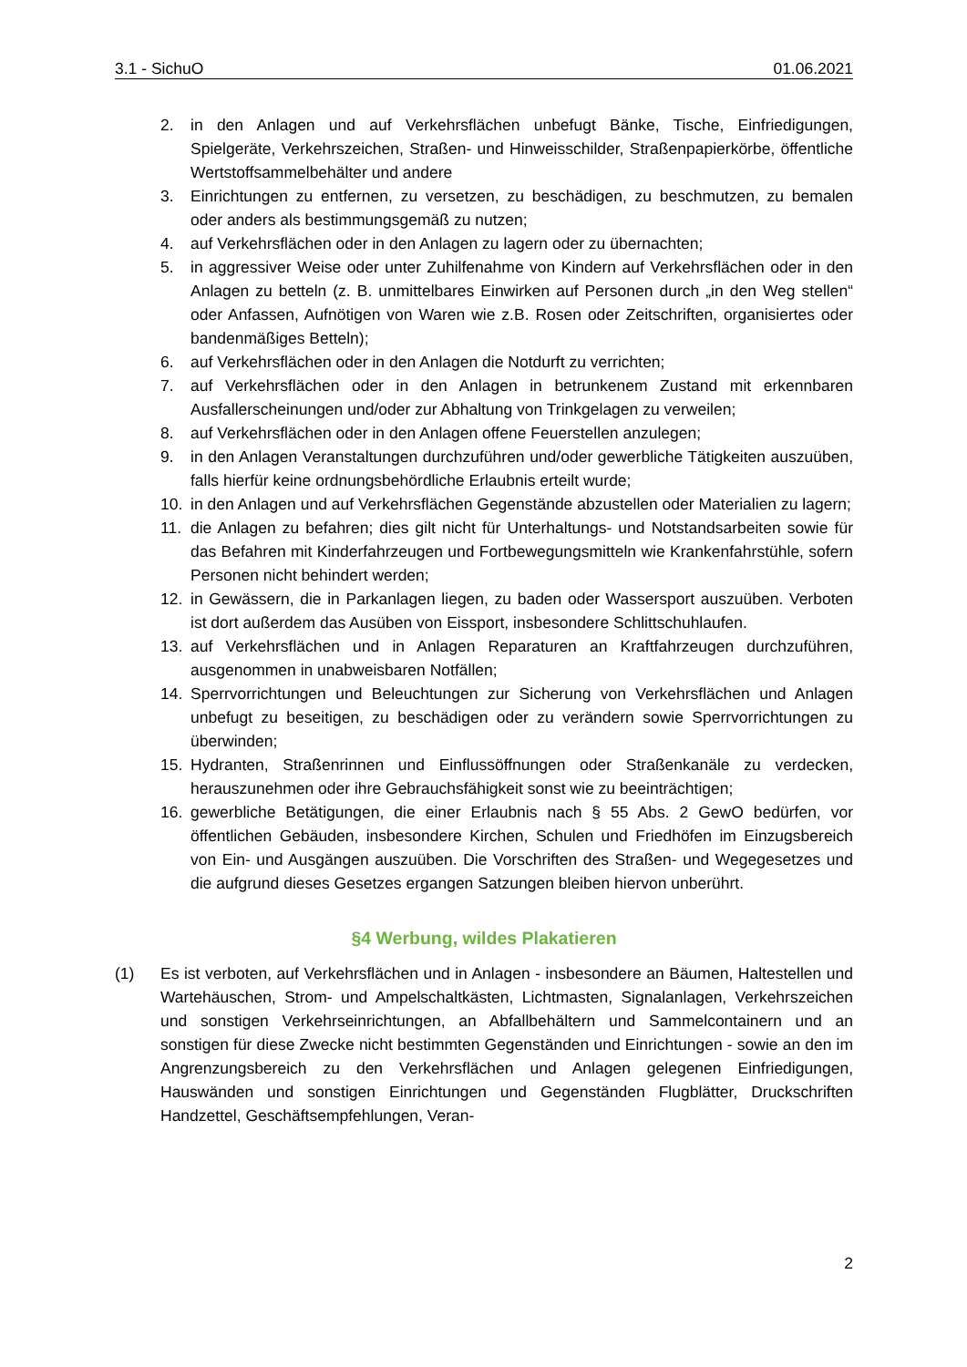3.1 - SichuO 01.06.2021
2. in den Anlagen und auf Verkehrsflächen unbefugt Bänke, Tische, Einfriedigungen, Spielgeräte, Verkehrszeichen, Straßen- und Hinweisschilder, Straßenpapierkörbe, öffentliche Wertstoffsammelbehälter und andere
3. Einrichtungen zu entfernen, zu versetzen, zu beschädigen, zu beschmutzen, zu bemalen oder anders als bestimmungsgemäß zu nutzen;
4. auf Verkehrsflächen oder in den Anlagen zu lagern oder zu übernachten;
5. in aggressiver Weise oder unter Zuhilfenahme von Kindern auf Verkehrsflächen oder in den Anlagen zu betteln (z. B. unmittelbares Einwirken auf Personen durch „in den Weg stellen“ oder Anfassen, Aufnötigen von Waren wie z.B. Rosen oder Zeitschriften, organisiertes oder bandenmäßiges Betteln);
6. auf Verkehrsflächen oder in den Anlagen die Notdurft zu verrichten;
7. auf Verkehrsflächen oder in den Anlagen in betrunkenem Zustand mit erkennbaren Ausfallerscheinungen und/oder zur Abhaltung von Trinkgelagen zu verweilen;
8. auf Verkehrsflächen oder in den Anlagen offene Feuerstellen anzulegen;
9. in den Anlagen Veranstaltungen durchzuführen und/oder gewerbliche Tätigkeiten auszuüben, falls hierfür keine ordnungsbehördliche Erlaubnis erteilt wurde;
10. in den Anlagen und auf Verkehrsflächen Gegenstände abzustellen oder Materialien zu lagern;
11. die Anlagen zu befahren; dies gilt nicht für Unterhaltungs- und Notstandsarbeiten sowie für das Befahren mit Kinderfahrzeugen und Fortbewegungsmitteln wie Krankenfahrstühle, sofern Personen nicht behindert werden;
12. in Gewässern, die in Parkanlagen liegen, zu baden oder Wassersport auszuüben. Verboten ist dort außerdem das Ausüben von Eissport, insbesondere Schlittschuhlaufen.
13. auf Verkehrsflächen und in Anlagen Reparaturen an Kraftfahrzeugen durchzuführen, ausgenommen in unabweisbaren Notfällen;
14. Sperrvorrichtungen und Beleuchtungen zur Sicherung von Verkehrsflächen und Anlagen unbefugt zu beseitigen, zu beschädigen oder zu verändern sowie Sperrvorrichtungen zu überwinden;
15. Hydranten, Straßenrinnen und Einflussöffnungen oder Straßenkanäle zu verdecken, herauszunehmen oder ihre Gebrauchsfähigkeit sonst wie zu beeinträchtigen;
16. gewerbliche Betätigungen, die einer Erlaubnis nach § 55 Abs. 2 GewO bedürfen, vor öffentlichen Gebäuden, insbesondere Kirchen, Schulen und Friedhöfen im Einzugsbereich von Ein- und Ausgängen auszuüben. Die Vorschriften des Straßen- und Wegegesetzes und die aufgrund dieses Gesetzes ergangen Satzungen bleiben hiervon unberührt.
§4 Werbung, wildes Plakatieren
(1) Es ist verboten, auf Verkehrsflächen und in Anlagen - insbesondere an Bäumen, Haltestellen und Wartehäuschen, Strom- und Ampelschaltkästen, Lichtmasten, Signalanlagen, Verkehrszeichen und sonstigen Verkehrseinrichtungen, an Abfallbehältern und Sammelcontainern und an sonstigen für diese Zwecke nicht bestimmten Gegenständen und Einrichtungen - sowie an den im Angrenzungsbereich zu den Verkehrsflächen und Anlagen gelegenen Einfriedigungen, Hauswänden und sonstigen Einrichtungen und Gegenständen Flugblätter, Druckschriften Handzettel, Geschäftsempfehlungen, Veran-
2